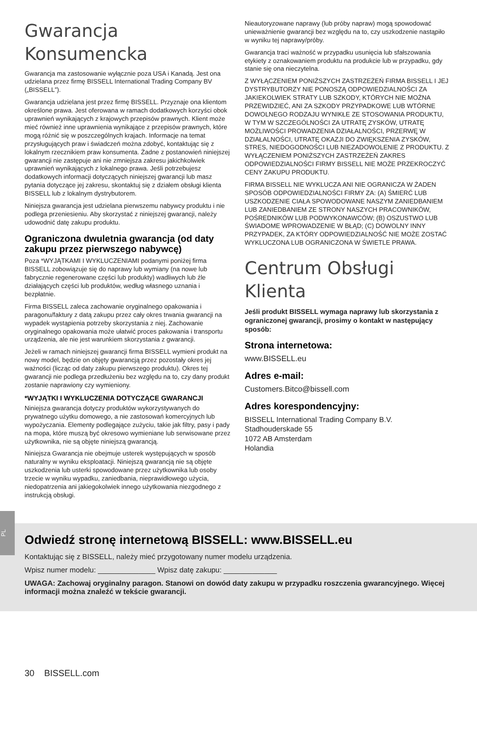Gwarancja Konsumencka
Gwarancja ma zastosowanie wyłącznie poza USA i Kanadą. Jest ona udzielana przez firmę BISSELL International Trading Company BV („BISSELL”).
Gwarancja udzielana jest przez firmę BISSELL. Przyznaje ona klientom określone prawa. Jest oferowana w ramach dodatkowych korzyści obok uprawnień wynikających z krajowych przepisów prawnych. Klient może mieć również inne uprawnienia wynikające z przepisów prawnych, które mogą różnić się w poszczególnych krajach. Informacje na temat przysługujących praw i świadczeń można zdobyć, kontaktując się z lokalnym rzecznikiem praw konsumenta. Żadne z postanowień niniejszej gwarancji nie zastępuje ani nie zmniejsza zakresu jakichkolwiek uprawnień wynikających z lokalnego prawa. Jeśli potrzebujesz dodatkowych informacji dotyczących niniejszej gwarancji lub masz pytania dotyczące jej zakresu, skontaktuj się z działem obsługi klienta BISSELL lub z lokalnym dystrybutorem.
Niniejsza gwarancja jest udzielana pierwszemu nabywcy produktu i nie podlega przeniesieniu. Aby skorzystać z niniejszej gwarancji, należy udowodnić datę zakupu produktu.
Ograniczona dwuletnia gwarancja (od daty zakupu przez pierwszego nabywcę)
Poza *WYJĄTKAMI I WYKLUCZENIAMI podanymi poniżej firma BISSELL zobowiązuje się do naprawy lub wymiany (na nowe lub fabrycznie regenerowane części lub produkty) wadliwych lub źle działających części lub produktów, według własnego uznania i bezpłatnie.
Firma BISSELL zaleca zachowanie oryginalnego opakowania i paragonu/faktury z datą zakupu przez cały okres trwania gwarancji na wypadek wystąpienia potrzeby skorzystania z niej. Zachowanie oryginalnego opakowania może ułatwić proces pakowania i transportu urządzenia, ale nie jest warunkiem skorzystania z gwarancji.
Jeżeli w ramach niniejszej gwarancji firma BISSELL wymieni produkt na nowy model, będzie on objęty gwarancją przez pozostały okres jej ważności (licząc od daty zakupu pierwszego produktu). Okres tej gwarancji nie podlega przedłużeniu bez względu na to, czy dany produkt zostanie naprawiony czy wymieniony.
*WYJĄTKI I WYKLUCZENIA DOTYCZĄCE GWARANCJI
Niniejsza gwarancja dotyczy produktów wykorzystywanych do prywatnego użytku domowego, a nie zastosowań komercyjnych lub wypożyczania. Elementy podlegające zużyciu, takie jak filtry, pasy i pady na mopa, które muszą być okresowo wymieniane lub serwisowane przez użytkownika, nie są objęte niniejszą gwarancją.
Niniejsza Gwarancja nie obejmuje usterek występujących w sposób naturalny w wyniku eksploatacji. Niniejszą gwarancją nie są objęte uszkodzenia lub usterki spowodowane przez użytkownika lub osoby trzecie w wyniku wypadku, zaniedbania, nieprawidłowego użycia, niedopatrzenia ani jakiegokolwiek innego użytkowania niezgodnego z instrukcją obsługi.
Nieautoryzowane naprawy (lub próby napraw) mogą spowodować unieważnienie gwarancji bez względu na to, czy uszkodzenie nastąpiło w wyniku tej naprawy/próby.
Gwarancja traci ważność w przypadku usunięcia lub sfałszowania etykiety z oznakowaniem produktu na produkcie lub w przypadku, gdy stanie się ona nieczytelna.
Z WYŁĄCZENIEM PONIŻSZYCH ZASTRZEŻEŃ FIRMA BISSELL I JEJ DYSTRYBUTORZY NIE PONOSZĄ ODPOWIEDZIALNOŚCI ZA JAKIEKOLWIEK STRATY LUB SZKODY, KTÓRYCH NIE MOŻNA PRZEWIDZIEĆ, ANI ZA SZKODY PRZYPADKOWE LUB WTÓRNE DOWOLNEGO RODZAJU WYNIKŁE ZE STOSOWANIA PRODUKTU, W TYM W SZCZEGÓLNOŚCI ZA UTRATĘ ZYSKÓW, UTRATĘ MOŻLIWOŚCI PROWADZENIA DZIAŁALNOŚCI, PRZERWĘ W DZIAŁALNOŚCI, UTRATĘ OKAZJI DO ZWIĘKSZENIA ZYSKÓW, STRES, NIEDOGODNOŚCI LUB NIEZADOWOLENIE Z PRODUKTU. Z WYŁĄCZENIEM PONIŻSZYCH ZASTRZEŻEŃ ZAKRES ODPOWIEDZIALNOŚCI FIRMY BISSELL NIE MOŻE PRZEKROCZYĆ CENY ZAKUPU PRODUKTU.
FIRMA BISSELL NIE WYKLUCZA ANI NIE OGRANICZA W ŻADEN SPOSÓB ODPOWIEDZIALNOŚCI FIRMY ZA: (A) ŚMIERĆ LUB USZKODZENIE CIAŁA SPOWODOWANE NASZYM ZANIEDBANIEM LUB ZANIEDBANIEM ZE STRONY NASZYCH PRACOWNIKÓW, POŚREDNIKÓW LUB PODWYKONAWCÓW; (B) OSZUSTWO LUB ŚWIADOME WPROWADZENIE W BŁĄD; (C) DOWOLNY INNY PRZYPADEK, ZA KTÓRY ODPOWIEDZIALNOŚĆ NIE MOŻE ZOSTAĆ WYKLUCZONA LUB OGRANICZONA W ŚWIETLE PRAWA.
Centrum Obsługi Klienta
Jeśli produkt BISSELL wymaga naprawy lub skorzystania z ograniczonej gwarancji, prosimy o kontakt w następujący sposób:
Strona internetowa:
www.BISSELL.eu
Adres e-mail:
Customers.Bitco@bissell.com
Adres korespondencyjny:
BISSELL International Trading Company B.V.
Stadhouderskade 55
1072 AB Amsterdam
Holandia
PL
Odwiedź stronę internetową BISSELL: www.BISSELL.eu
Kontaktując się z BISSELL, należy mieć przygotowany numer modelu urządzenia.
Wpisz numer modelu: ______________ Wpisz datę zakupu: _____________
UWAGA: Zachowaj oryginalny paragon. Stanowi on dowód daty zakupu w przypadku roszczenia gwarancyjnego. Więcej informacji można znaleźć w tekście gwarancji.
30 BISSELL.com